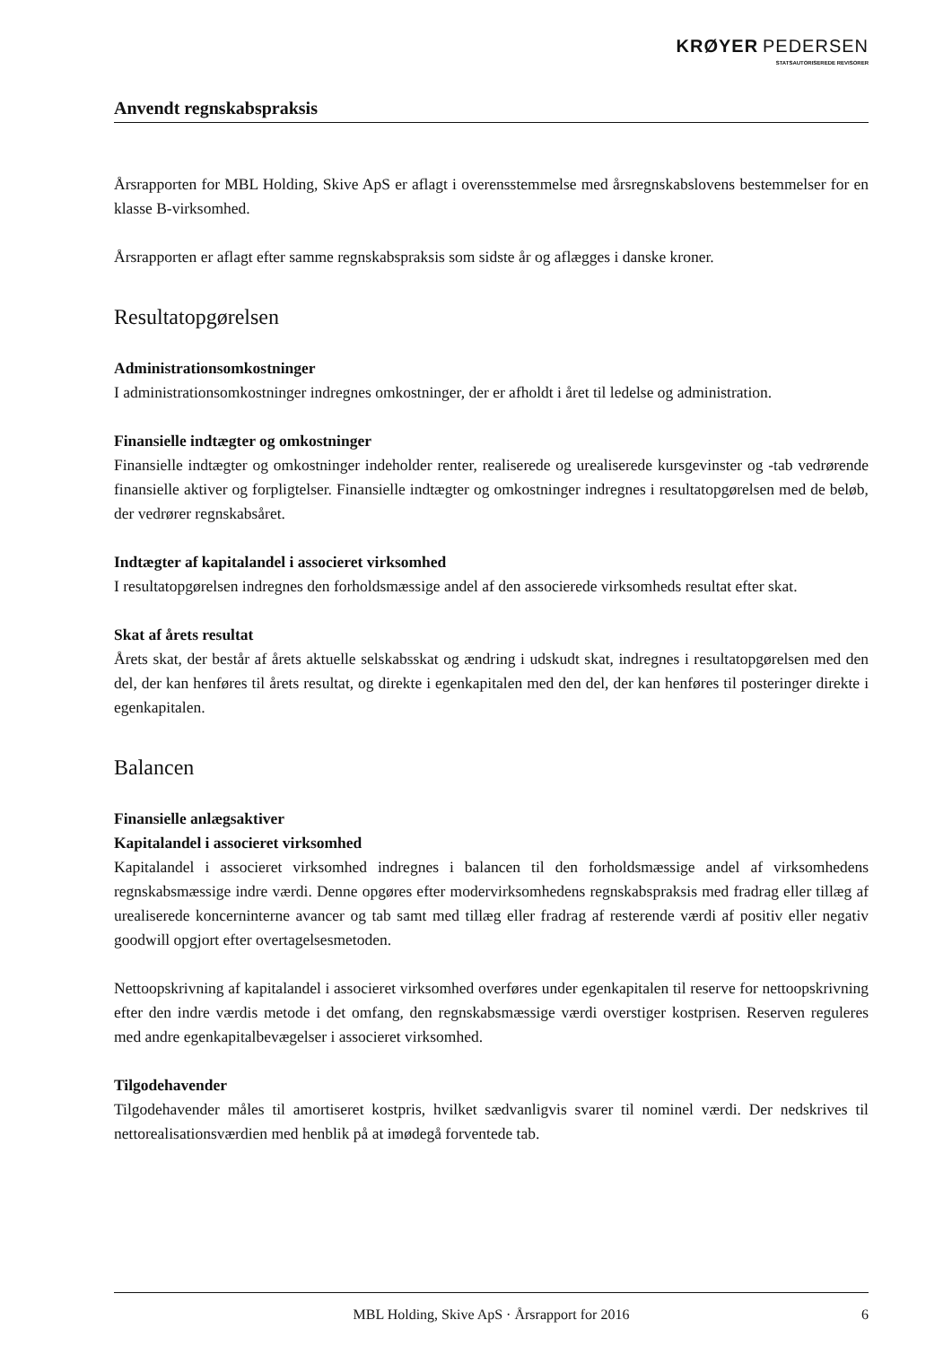KRØYER PEDERSEN
STATSAUTORISEREDE REVISORER
Anvendt regnskabspraksis
Årsrapporten for MBL Holding, Skive ApS er aflagt i overensstemmelse med årsregnskabslovens bestemmelser for en klasse B-virksomhed.
Årsrapporten er aflagt efter samme regnskabspraksis som sidste år og aflægges i danske kroner.
Resultatopgørelsen
Administrationsomkostninger
I administrationsomkostninger indregnes omkostninger, der er afholdt i året til ledelse og administration.
Finansielle indtægter og omkostninger
Finansielle indtægter og omkostninger indeholder renter, realiserede og urealiserede kursgevinster og -tab vedrørende finansielle aktiver og forpligtelser. Finansielle indtægter og omkostninger indregnes i resultatopgørelsen med de beløb, der vedrører regnskabsåret.
Indtægter af kapitalandel i associeret virksomhed
I resultatopgørelsen indregnes den forholdsmæssige andel af den associerede virksomheds resultat efter skat.
Skat af årets resultat
Årets skat, der består af årets aktuelle selskabsskat og ændring i udskudt skat, indregnes i resultatopgørelsen med den del, der kan henføres til årets resultat, og direkte i egenkapitalen med den del, der kan henføres til posteringer direkte i egenkapitalen.
Balancen
Finansielle anlægsaktiver
Kapitalandel i associeret virksomhed
Kapitalandel i associeret virksomhed indregnes i balancen til den forholdsmæssige andel af virksomhedens regnskabsmæssige indre værdi. Denne opgøres efter modervirksomhedens regnskabspraksis med fradrag eller tillæg af urealiserede koncerninterne avancer og tab samt med tillæg eller fradrag af resterende værdi af positiv eller negativ goodwill opgjort efter overtagelsesmetoden.
Nettoopskrivning af kapitalandel i associeret virksomhed overføres under egenkapitalen til reserve for nettoopskrivning efter den indre værdis metode i det omfang, den regnskabsmæssige værdi overstiger kostprisen. Reserven reguleres med andre egenkapitalbevægelser i associeret virksomhed.
Tilgodehavender
Tilgodehavender måles til amortiseret kostpris, hvilket sædvanligvis svarer til nominel værdi. Der nedskrives til nettorealisationsværdien med henblik på at imødegå forventede tab.
MBL Holding, Skive ApS · Årsrapport for 2016 6